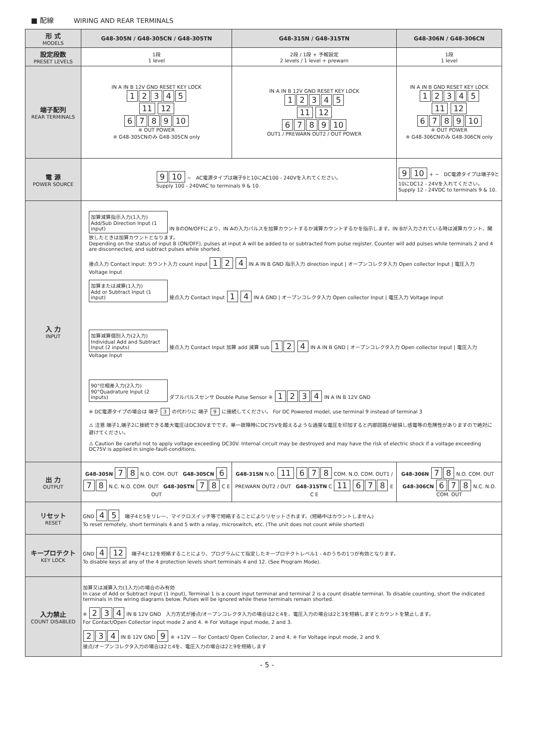■ 配線 WIRING AND REAR TERMINALS
| 形 式 MODELS | G48-305N / G48-305CN / G48-305TN | G48-315N / G48-315TN | G48-306N / G48-306CN |
| 設定段数 PRESET LEVELS | 1段 1 level | 2段 / 1段 + 予報設定 2 levels / 1 level + prewarn | 1段 1 level |
| 端子配列 REAR TERMINALS | IN A IN B 12V GND RESET KEY LOCK 1 2 3 4 5 11 12 6 7 8 9 10 ※ OUT POWER ※ G48-305CNのみ G48-305CN only | IN A IN B 12V GND RESET KEY LOCK 1 2 3 4 5 11 12 6 7 8 9 10 OUT1 / PREWARN OUT2 / OUT POWER | IN A IN B GND RESET KEY LOCK 1 2 3 4 5 11 12 6 7 8 9 10 ※ OUT POWER ※ G48-306CNのみ G48-306CN only |
| 電 源 POWER SOURCE | 9 10 ~ AC電源タイプは端子9と10にAC100 - 240Vを入れてください。 Supply 100 - 240VAC to terminals 9 & 10. | | 9 10 + − DC電源タイプは端子9と10にDC12 - 24Vを入れてください。 Supply 12 - 24VDC to terminals 9 & 10. |
| 入 力 INPUT | 加算減算指示入力(1入力) Add/Sub Direction Input (1 input) IN BのON/OFFにより、IN Aの入力パルスを加算カウントするか減算カウントするかを指示します。IN Bが入力されている時は減算カウント、開放したときは加算カウントとなります。 Depending on the status of input B (ON/OFF), pulses at input A will be added to or subtracted from pulse register. Counter will add pulses while terminals 2 and 4 are disconnected, and subtract pulses while shorted. 接点入力 Contact Input: カウント入力 count input 1 2 4 IN A IN B GND 指示入力 direction input / オープンコレクタ入力 Open collector Input / 電圧入力 Voltage Input 加算または減算(1入力) Add or Subtract Input (1 input) 接点入力 Contact Input 1 4 IN A GND / オープンコレクタ入力 Open collector Input / 電圧入力 Voltage Input 加算減算個別入力(2入力) Individual Add and Subtract Input (2 inputs) 接点入力 Contact Input 加算 add 減算 sub 1 2 4 IN A IN B GND / オープンコレクタ入力 Open collector Input / 電圧入力 Voltage Input 90°位相差入力(2入力) 90°Quadrature Input (2 inputs) ダブルパルスセンサ Double Pulse Sensor ※ 1 2 3 4 IN A IN B 12V GND ※ DC電源タイプの場合は 端子 3 の代わりに 端子 9 に接続してください。 For DC Powered model, use terminal 9 instead of terminal 3 ⚠ 注意 端子1,端子2に接続できる最大電圧はDC30Vまでです。単一故障時にDC75Vを超えるような過度な電圧を印加すると内部回路が破損し感電等の危険性がありますので絶対に避けてください。 ⚠ Caution Be careful not to apply voltage exceeding DC30V. Internal circuit may be destroyed and may have the risk of electric shock if a voltage exceeding DC75V is applied in single-fault-conditions. | | |
| 出 力 OUTPUT | G48-305N 7 8 N.O. COM. OUT G48-305CN 6 7 8 N.C. N.O. COM. OUT G48-305TN 7 8 C E OUT | G48-315N N.O. 11 6 7 8 COM. N.O. COM. OUT1 / PREWARN OUT2 / OUT G48-315TN C 11 6 7 8 E C E | G48-306N 7 8 N.O. COM. OUT G48-306CN 6 7 8 N.C. N.O. COM. OUT |
| リセット RESET | GND 4 5 端子4と5をリレー、マイクロスイッチ等で短絡することによりリセットされます。(短絡中はカウントしません) To reset remotely, short terminals 4 and 5 with a relay, microswitch, etc. (The unit does not count while shorted) | | |
| キープロテクト KEY LOCK | GND 4 12 端子4と12を短絡することにより、プログラムにて指定したキープロテクトレベル1 - 4のうちの1つが有効となります。 To disable keys at any of the 4 protection levels short terminals 4 and 12. (See Program Mode). | | |
| 入力禁止 COUNT DISABLED | 加算又は減算入力(1入力)の場合のみ有効 In case of Add or Subtract input (1 input), Terminal 1 is a count input terminal and terminal 2 is a count disable terminal. To disable counting, short the indicated terminals in the wiring diagrams below. Pulses will be ignored while these terminals remain shorted. ※ 2 3 4 IN B 12V GND 入力方式が接点/オープンコレクタ入力の場合は2と4を、電圧入力の場合は2と3を短絡しますとカウントを禁止します。 For Contact/Open Collector input mode 2 and 4. ※ For Voltage input mode, 2 and 3. 2 3 4 IN B 12V GND 9 ※ +12V — For Contact/ Open Collector, 2 and 4. ※ For Voltage input mode, 2 and 9. 接点/オープンコレクタ入力の場合は2と4を、電圧入力の場合は2と9を短絡します | | |
- 5 -